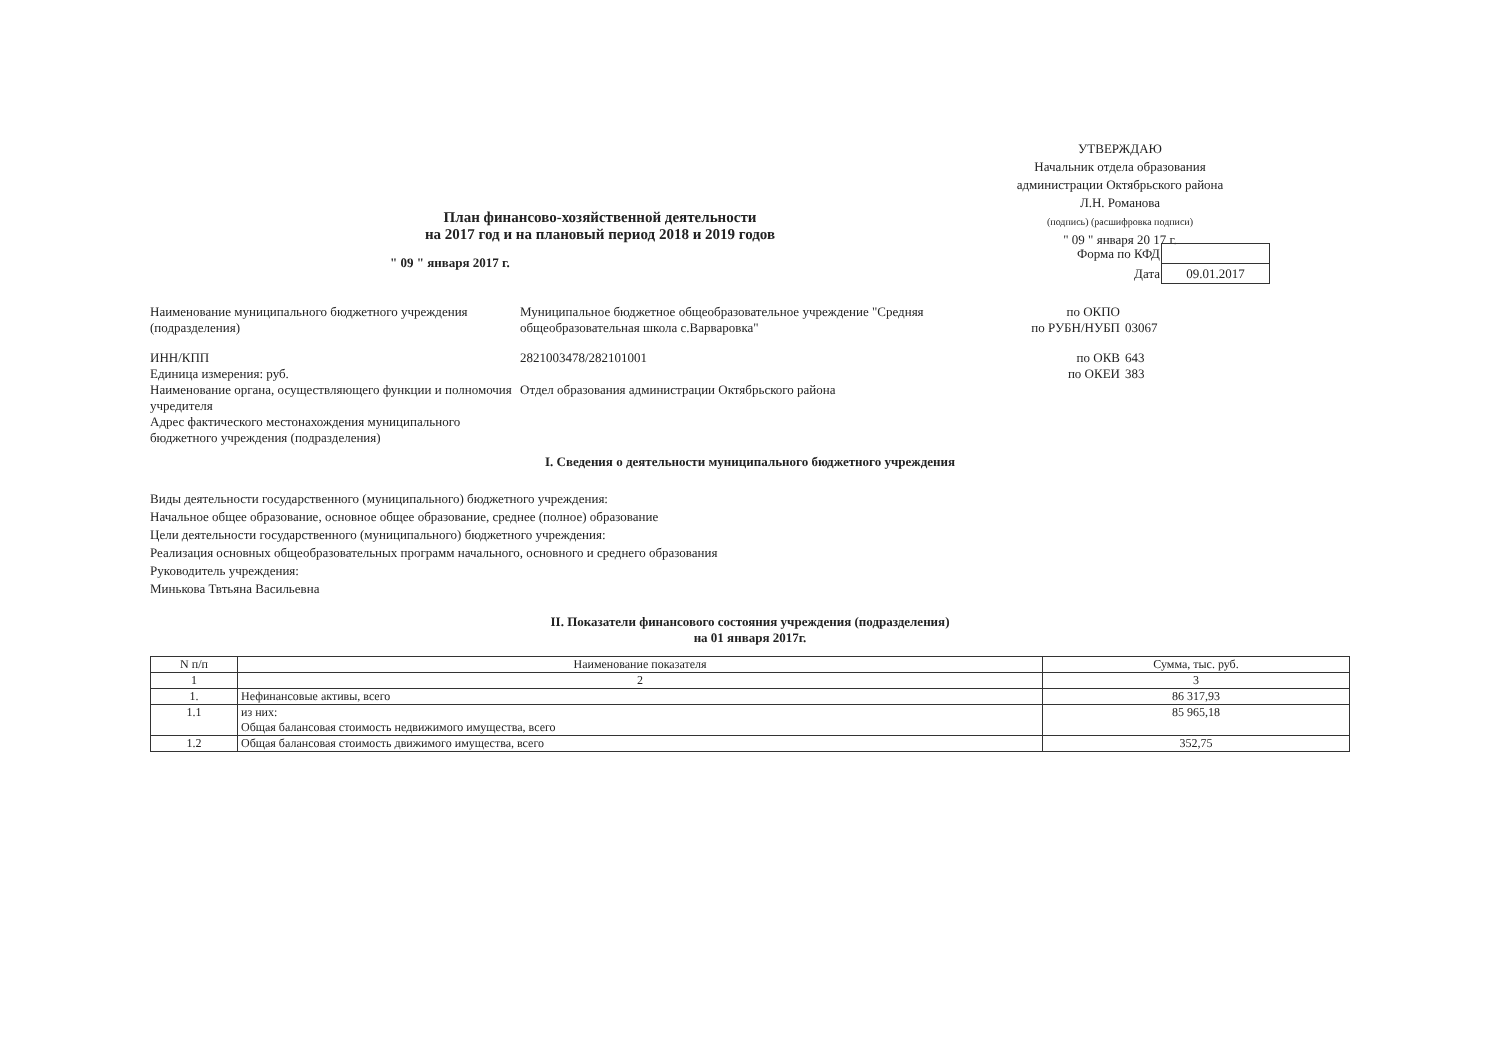УТВЕРЖДАЮ
Начальник отдела образования
администрации Октябрьского района
Л.Н. Романова
(подпись) (расшифровка подписи)
" 09 " января 20 17 г.
План финансово-хозяйственной деятельности
на 2017 год и на плановый период 2018 и 2019 годов
" 09 " января 2017 г.
| Форма по КФД | |
| Дата | 09.01.2017 |
Наименование муниципального бюджетного учреждения (подразделения)
Муниципальное бюджетное общеобразовательное учреждение "Средняя общеобразовательная школа с.Варваровка"
по ОКПО
по РУБН/НУБП
03067
ИНН/КПП
Единица измерения: руб.
2821003478/282101001 по ОКВ
по ОКЕИ
643
383
Наименование органа, осуществляющего функции и полномочия учредителя
Отдел образования администрации Октябрьского района
Адрес фактического местонахождения муниципального бюджетного учреждения (подразделения)
I. Сведения о деятельности муниципального бюджетного учреждения
Виды деятельности государственного (муниципального) бюджетного учреждения:
Начальное общее образование, основное общее образование, среднее (полное) образование
Цели деятельности государственного (муниципального) бюджетного учреждения:
Реализация основных общеобразовательных программ начального, основного и среднего образования
Руководитель учреждения:
Минькова Твтьяна Васильевна
II. Показатели финансового состояния учреждения (подразделения)
на 01 января 2017г.
| N п/п | Наименование показателя | Сумма, тыс. руб. |
| --- | --- | --- |
| 1 | 2 | 3 |
| 1. | Нефинансовые активы, всего | 86 317,93 |
| 1.1 | из них: Общая балансовая стоимость недвижимого имущества, всего | 85 965,18 |
| 1.2 | Общая балансовая стоимость движимого имущества, всего | 352,75 |